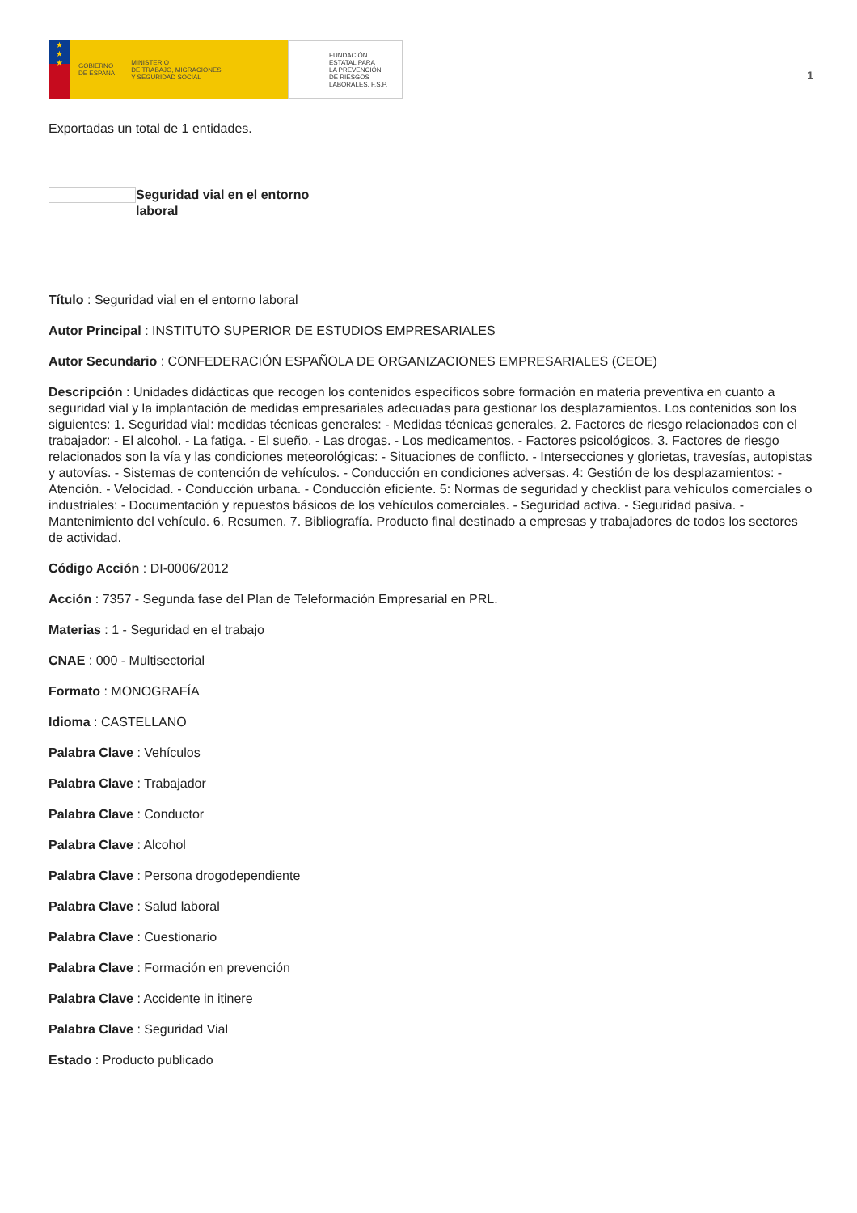★
★
★
GOBIERNO
DE ESPAÑA MINISTERIO
DE TRABAJO, MIGRACIONES
Y SEGURIDAD SOCIAL
FUNDACIÓN
ESTATAL PARA
LA PREVENCIÓN
DE RIESGOS
LABORALES, F.S.P.
1
Exportadas un total de 1 entidades.
Seguridad vial en el entorno laboral
Título : Seguridad vial en el entorno laboral
Autor Principal : INSTITUTO SUPERIOR DE ESTUDIOS EMPRESARIALES
Autor Secundario : CONFEDERACIÓN ESPAÑOLA DE ORGANIZACIONES EMPRESARIALES (CEOE)
Descripción : Unidades didácticas que recogen los contenidos específicos sobre formación en materia preventiva en cuanto a seguridad vial y la implantación de medidas empresariales adecuadas para gestionar los desplazamientos. Los contenidos son los siguientes: 1. Seguridad vial: medidas técnicas generales: - Medidas técnicas generales. 2. Factores de riesgo relacionados con el trabajador: - El alcohol. - La fatiga. - El sueño. - Las drogas. - Los medicamentos. - Factores psicológicos. 3. Factores de riesgo relacionados son la vía y las condiciones meteorológicas: - Situaciones de conflicto. - Intersecciones y glorietas, travesías, autopistas y autovías. - Sistemas de contención de vehículos. - Conducción en condiciones adversas. 4: Gestión de los desplazamientos: - Atención. - Velocidad. - Conducción urbana. - Conducción eficiente. 5: Normas de seguridad y checklist para vehículos comerciales o industriales: - Documentación y repuestos básicos de los vehículos comerciales. - Seguridad activa. - Seguridad pasiva. - Mantenimiento del vehículo. 6. Resumen. 7. Bibliografía. Producto final destinado a empresas y trabajadores de todos los sectores de actividad.
Código Acción : DI-0006/2012
Acción : 7357 - Segunda fase del Plan de Teleformación Empresarial en PRL.
Materias : 1 - Seguridad en el trabajo
CNAE : 000 - Multisectorial
Formato : MONOGRAFÍA
Idioma : CASTELLANO
Palabra Clave : Vehículos
Palabra Clave : Trabajador
Palabra Clave : Conductor
Palabra Clave : Alcohol
Palabra Clave : Persona drogodependiente
Palabra Clave : Salud laboral
Palabra Clave : Cuestionario
Palabra Clave : Formación en prevención
Palabra Clave : Accidente in itinere
Palabra Clave : Seguridad Vial
Estado : Producto publicado